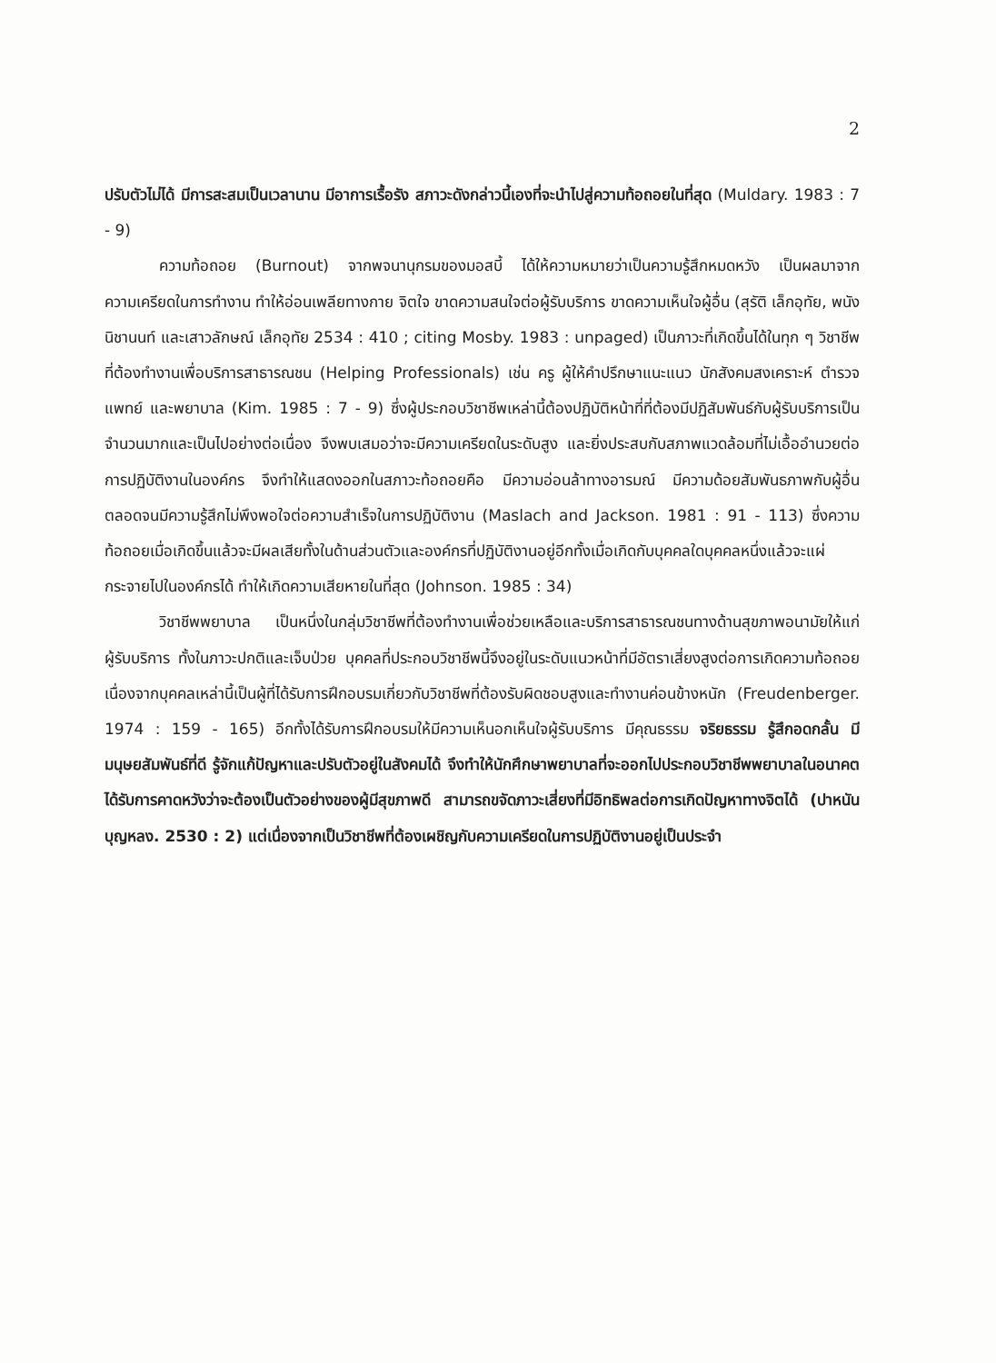2
ปรับตัวไม่ได้ มีการสะสมเป็นเวลานาน มีอาการเรื้อรัง สภาวะดังกล่าวนี้เองที่จะนำไปสู่ความท้อถอยในที่สุด (Muldary. 1983 : 7 - 9)
ความท้อถอย (Burnout) จากพจนานุกรมของมอสบี้ ได้ให้ความหมายว่าเป็นความรู้สึกหมดหวัง เป็นผลมาจากความเครียดในการทำงาน ทำให้อ่อนเพลียทางกาย จิตใจ ขาดความสนใจต่อผู้รับบริการ ขาดความเห็นใจผู้อื่น (สุรัติ เล็กอุทัย, พนัง นิชานนท์ และเสาวลักษณ์ เล็กอุทัย 2534 : 410 ; citing Mosby. 1983 : unpaged) เป็นภาวะที่เกิดขึ้นได้ในทุก ๆ วิชาชีพที่ต้องทำงานเพื่อบริการสาธารณชน (Helping Professionals) เช่น ครู ผู้ให้คำปรึกษาแนะแนว นักสังคมสงเคราะห์ ตำรวจแพทย์ และพยาบาล (Kim. 1985 : 7 - 9) ซึ่งผู้ประกอบวิชาชีพเหล่านี้ต้องปฏิบัติหน้าที่ที่ต้องมีปฏิสัมพันธ์กับผู้รับบริการเป็นจำนวนมากและเป็นไปอย่างต่อเนื่อง จึงพบเสมอว่าจะมีความเครียดในระดับสูง และยิ่งประสบกับสภาพแวดล้อมที่ไม่เอื้ออำนวยต่อการปฏิบัติงานในองค์กร จึงทำให้แสดงออกในสภาวะท้อถอยคือ มีความอ่อนล้าทางอารมณ์ มีความด้อยสัมพันธภาพกับผู้อื่น ตลอดจนมีความรู้สึกไม่พึงพอใจต่อความสำเร็จในการปฏิบัติงาน (Maslach and Jackson. 1981 : 91 - 113) ซึ่งความท้อถอยเมื่อเกิดขึ้นแล้วจะมีผลเสียทั้งในด้านส่วนตัวและองค์กรที่ปฏิบัติงานอยู่อีกทั้งเมื่อเกิดกับบุคคลใดบุคคลหนึ่งแล้วจะแผ่กระจายไปในองค์กรได้ ทำให้เกิดความเสียหายในที่สุด (Johnson. 1985 : 34)
วิชาชีพพยาบาล เป็นหนึ่งในกลุ่มวิชาชีพที่ต้องทำงานเพื่อช่วยเหลือและบริการสาธารณชนทางด้านสุขภาพอนามัยให้แก่ผู้รับบริการ ทั้งในภาวะปกติและเจ็บป่วย บุคคลที่ประกอบวิชาชีพนี้จึงอยู่ในระดับแนวหน้าที่มีอัตราเสี่ยงสูงต่อการเกิดความท้อถอย เนื่องจากบุคคลเหล่านี้เป็นผู้ที่ได้รับการฝึกอบรมเกี่ยวกับวิชาชีพที่ต้องรับผิดชอบสูงและทำงานค่อนข้างหนัก (Freudenberger. 1974 : 159 - 165) อีกทั้งได้รับการฝึกอบรมให้มีความเห็นอกเห็นใจผู้รับบริการ มีคุณธรรม จริยธรรม รู้สึกอดกลั้น มีมนุษยสัมพันธ์ที่ดี รู้จักแก้ปัญหาและปรับตัวอยู่ในสังคมได้ จึงทำให้นักศึกษาพยาบาลที่จะออกไปประกอบวิชาชีพพยาบาลในอนาคต ได้รับการคาดหวังว่าจะต้องเป็นตัวอย่างของผู้มีสุขภาพดี สามารถขจัดภาวะเสี่ยงที่มีอิทธิพลต่อการเกิดปัญหาทางจิตได้ (ปาหนัน บุญหลง. 2530 : 2) แต่เนื่องจากเป็นวิชาชีพที่ต้องเผชิญกับความเครียดในการปฏิบัติงานอยู่เป็นประจำ